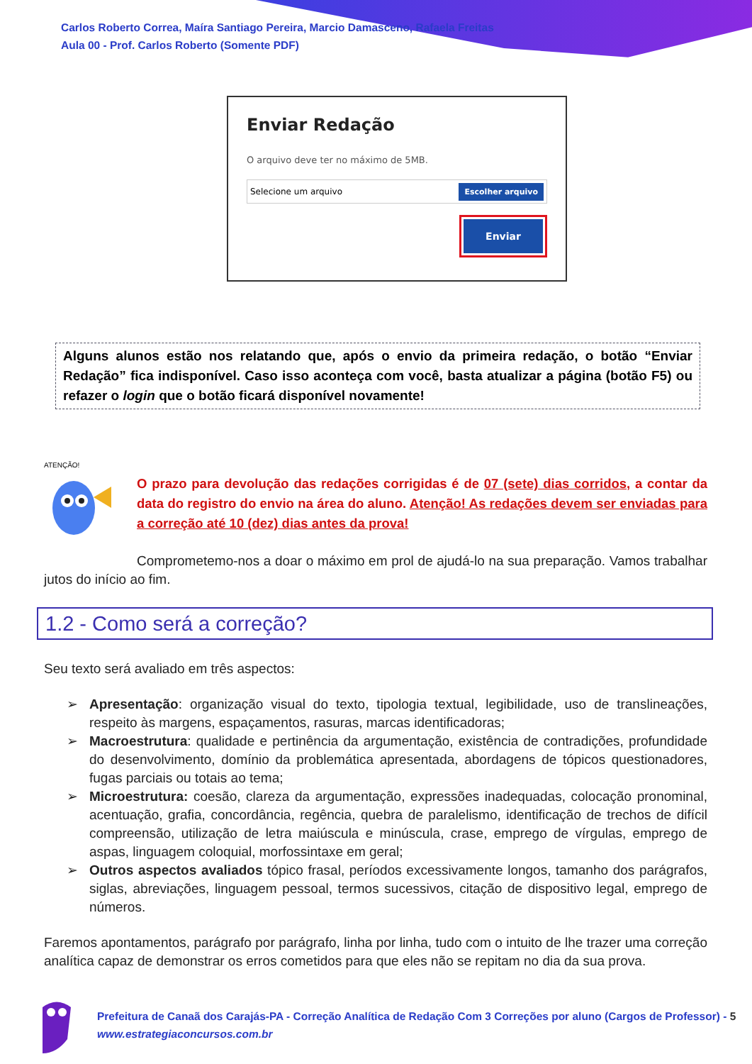Carlos Roberto Correa, Maíra Santiago Pereira, Marcio Damasceno, Rafaela Freitas
Aula 00 - Prof. Carlos Roberto (Somente PDF)
Enviar Redação
O arquivo deve ter no máximo de 5MB.
Selecione um arquivo Escolher arquivo
Enviar
Alguns alunos estão nos relatando que, após o envio da primeira redação, o botão “Enviar Redação” fica indisponível. Caso isso aconteça com você, basta atualizar a página (botão F5) ou refazer o login que o botão ficará disponível novamente!
ATENÇÃO!
O prazo para devolução das redações corrigidas é de 07 (sete) dias corridos, a contar da data do registro do envio na área do aluno. Atenção! As redações devem ser enviadas para a correção até 10 (dez) dias antes da prova!
Comprometemo-nos a doar o máximo em prol de ajudá-lo na sua preparação. Vamos trabalhar jutos do início ao fim.
1.2 - Como será a correção?
Seu texto será avaliado em três aspectos:
➢ Apresentação: organização visual do texto, tipologia textual, legibilidade, uso de translineações, respeito às margens, espaçamentos, rasuras, marcas identificadoras;
➢ Macroestrutura: qualidade e pertinência da argumentação, existência de contradições, profundidade do desenvolvimento, domínio da problemática apresentada, abordagens de tópicos questionadores, fugas parciais ou totais ao tema;
➢ Microestrutura: coesão, clareza da argumentação, expressões inadequadas, colocação pronominal, acentuação, grafia, concordância, regência, quebra de paralelismo, identificação de trechos de difícil compreensão, utilização de letra maiúscula e minúscula, crase, emprego de vírgulas, emprego de aspas, linguagem coloquial, morfossintaxe em geral;
➢ Outros aspectos avaliados tópico frasal, períodos excessivamente longos, tamanho dos parágrafos, siglas, abreviações, linguagem pessoal, termos sucessivos, citação de dispositivo legal, emprego de números.
Faremos apontamentos, parágrafo por parágrafo, linha por linha, tudo com o intuito de lhe trazer uma correção analítica capaz de demonstrar os erros cometidos para que eles não se repitam no dia da sua prova.
Prefeitura de Canaã dos Carajás-PA - Correção Analítica de Redação Com 3 Correções por aluno (Cargos de Professor) - 5
www.estrategiaconcursos.com.br